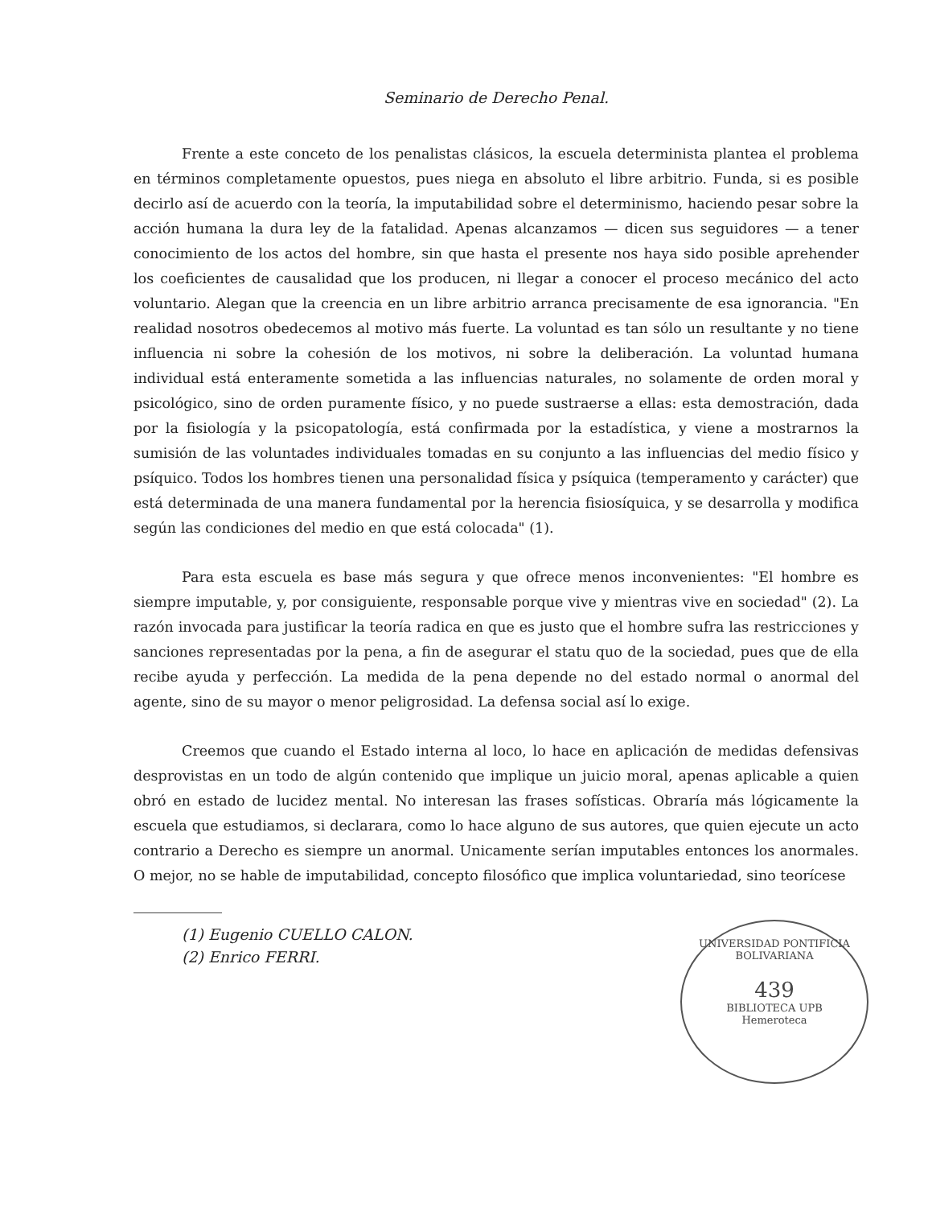Seminario de Derecho Penal.
Frente a este conceto de los penalistas clásicos, la escuela determinista plantea el problema en términos completamente opuestos, pues niega en absoluto el libre arbitrio. Funda, si es posible decirlo así de acuerdo con la teoría, la imputabilidad sobre el determinismo, haciendo pesar sobre la acción humana la dura ley de la fatalidad. Apenas alcanzamos — dicen sus seguidores — a tener conocimiento de los actos del hombre, sin que hasta el presente nos haya sido posible aprehender los coeficientes de causalidad que los producen, ni llegar a conocer el proceso mecánico del acto voluntario. Alegan que la creencia en un libre arbitrio arranca precisamente de esa ignorancia. "En realidad nosotros obedecemos al motivo más fuerte. La voluntad es tan sólo un resultante y no tiene influencia ni sobre la cohesión de los motivos, ni sobre la deliberación. La voluntad humana individual está enteramente sometida a las influencias naturales, no solamente de orden moral y psicológico, sino de orden puramente físico, y no puede sustraerse a ellas: esta demostración, dada por la fisiología y la psicopatología, está confirmada por la estadística, y viene a mostrarnos la sumisión de las voluntades individuales tomadas en su conjunto a las influencias del medio físico y psíquico. Todos los hombres tienen una personalidad física y psíquica (temperamento y carácter) que está determinada de una manera fundamental por la herencia fisiosíquica, y se desarrolla y modifica según las condiciones del medio en que está colocada" (1).
Para esta escuela es base más segura y que ofrece menos inconvenientes: "El hombre es siempre imputable, y, por consiguiente, responsable porque vive y mientras vive en sociedad" (2). La razón invocada para justificar la teoría radica en que es justo que el hombre sufra las restricciones y sanciones representadas por la pena, a fin de asegurar el statu quo de la sociedad, pues que de ella recibe ayuda y perfección. La medida de la pena depende no del estado normal o anormal del agente, sino de su mayor o menor peligrosidad. La defensa social así lo exige.
Creemos que cuando el Estado interna al loco, lo hace en aplicación de medidas defensivas desprovistas en un todo de algún contenido que implique un juicio moral, apenas aplicable a quien obró en estado de lucidez mental. No interesan las frases sofísticas. Obraría más lógicamente la escuela que estudiamos, si declarara, como lo hace alguno de sus autores, que quien ejecute un acto contrario a Derecho es siempre un anormal. Unicamente serían imputables entonces los anormales. O mejor, no se hable de imputabilidad, concepto filosófico que implica voluntariedad, sino teorícese
(1) Eugenio CUELLO CALON.
(2) Enrico FERRI.
UNIVERSIDAD PONTIFICIA BOLIVARIANA
439
BIBLIOTECA UPB
Hemeroteca